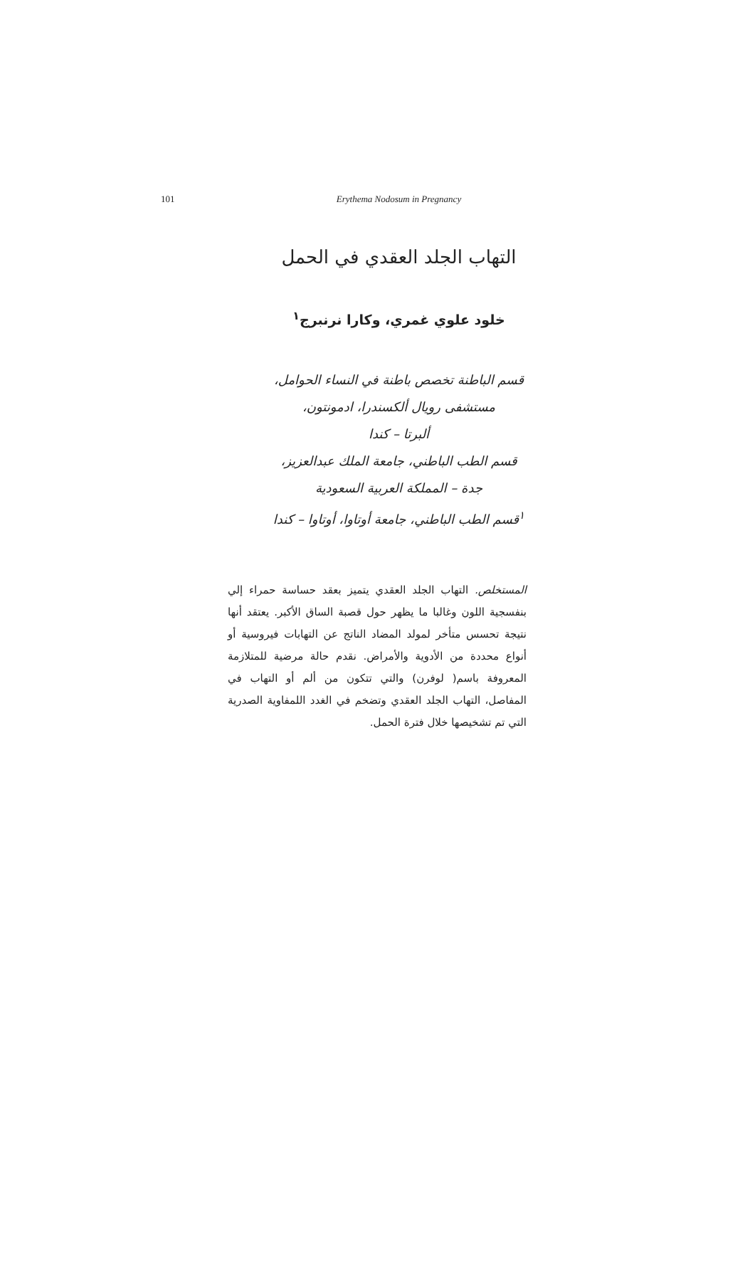101
Erythema Nodosum in Pregnancy
التهاب الجلد العقدي في الحمل
خلود علوي غمري، وكارا نرنبرج<sup>١</sup>
قسم الباطنة تخصص باطنة في النساء الحوامل،
مستشفى رويال ألكسندرا، ادمونتون،
ألبرتا – كندا
قسم الطب الباطني، جامعة الملك عبدالعزيز،
جدة – المملكة العربية السعودية
<sup>١</sup> قسم الطب الباطني، جامعة أوتاوا، أوتاوا – كندا
المستخلص. التهاب الجلد العقدي يتميز بعقد حساسة حمراء إلي بنفسجية اللون وغالبا ما يظهر حول قصبة الساق الأكبر. يعتقد أنها نتيجة تحسس متأخر لمولد المضاد الناتج عن التهابات فيروسية أو أنواع محددة من الأدوية والأمراض. نقدم حالة مرضية للمتلازمة المعروفة باسم( لوفرن) والتي تتكون من ألم أو التهاب في المفاصل، التهاب الجلد العقدي وتضخم في الغدد اللمفاوية الصدرية التي تم تشخيصها خلال فترة الحمل.